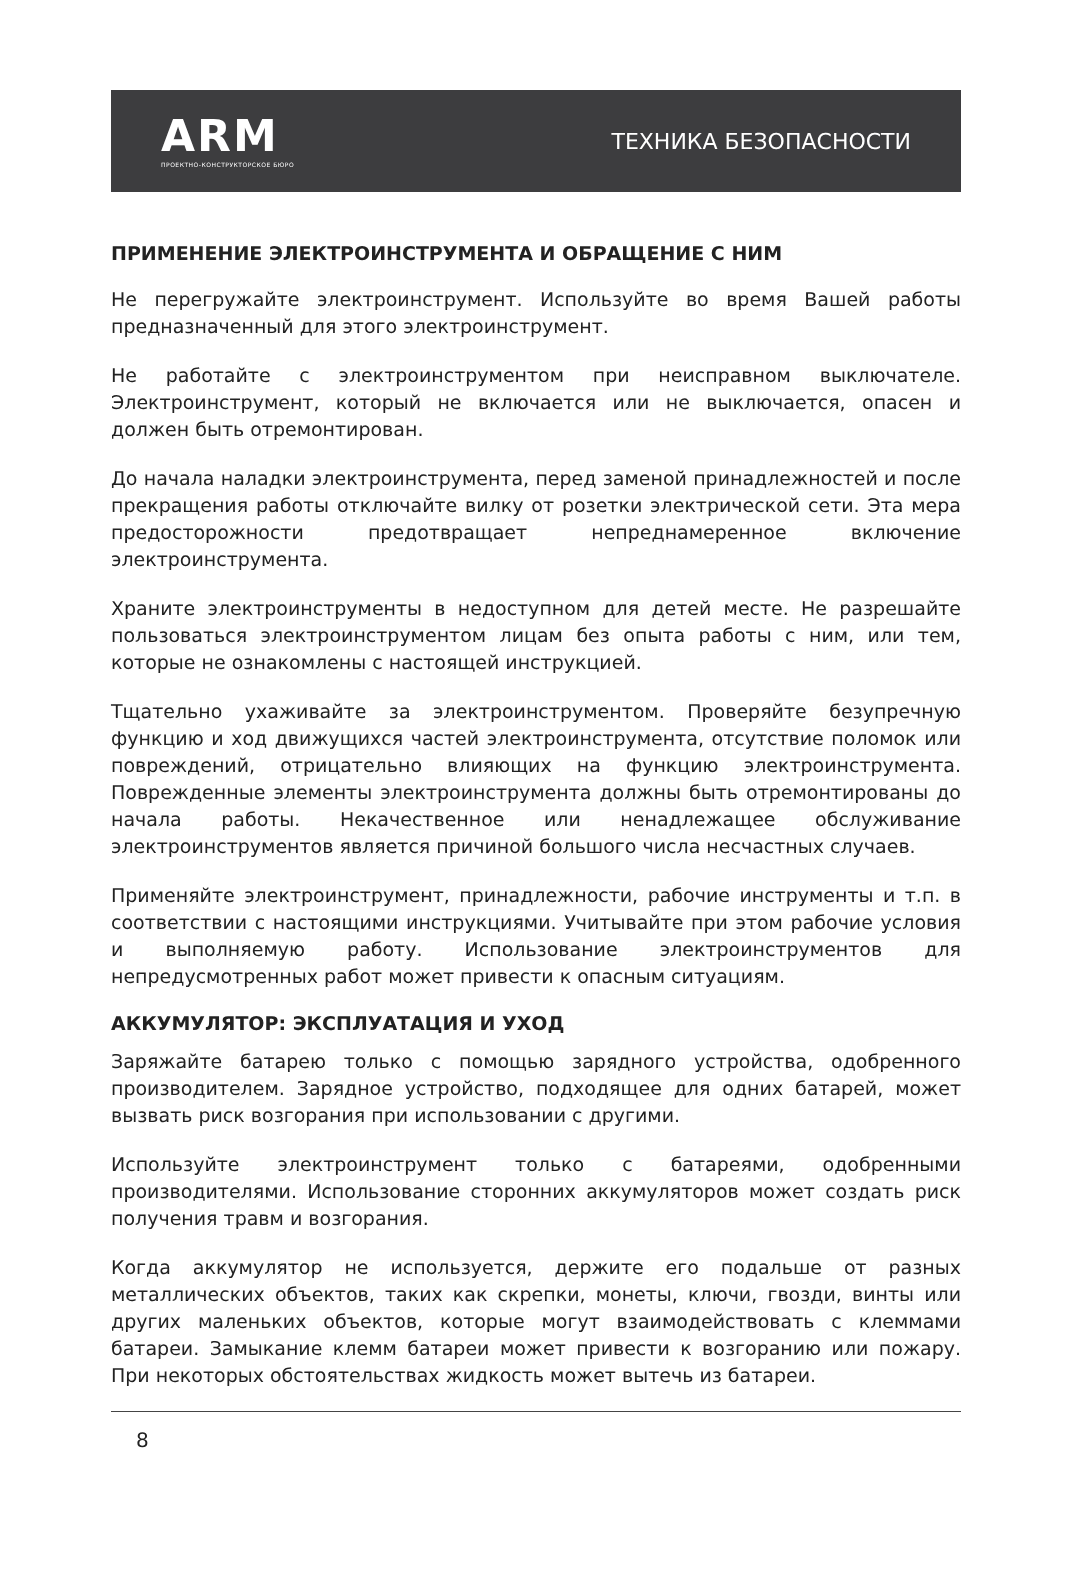ARM
ПРОЕКТНО-КОНСТРУКТОРСКОЕ БЮРО
ТЕХНИКА БЕЗОПАСНОСТИ
ПРИМЕНЕНИЕ ЭЛЕКТРОИНСТРУМЕНТА И ОБРАЩЕНИЕ С НИМ
Не перегружайте электроинструмент. Используйте во время Вашей работы предназначенный для этого электроинструмент.
Не работайте с электроинструментом при неисправном выключателе. Электроинструмент, который не включается или не выключается, опасен и должен быть отремонтирован.
До начала наладки электроинструмента, перед заменой принадлежностей и после прекращения работы отключайте вилку от розетки электрической сети. Эта мера предосторожности предотвращает непреднамеренное включение электроинструмента.
Храните электроинструменты в недоступном для детей месте. Не разрешайте пользоваться электроинструментом лицам без опыта работы с ним, или тем, которые не ознакомлены с настоящей инструкцией.
Тщательно ухаживайте за электроинструментом. Проверяйте безупречную функцию и ход движущихся частей электроинструмента, отсутствие поломок или повреждений, отрицательно влияющих на функцию электроинструмента. Поврежденные элементы электроинструмента должны быть отремонтированы до начала работы. Некачественное или ненадлежащее обслуживание электроинструментов является причиной большого числа несчастных случаев.
Применяйте электроинструмент, принадлежности, рабочие инструменты и т.п. в соответствии с настоящими инструкциями. Учитывайте при этом рабочие условия и выполняемую работу. Использование электроинструментов для непредусмотренных работ может привести к опасным ситуациям.
АККУМУЛЯТОР: ЭКСПЛУАТАЦИЯ И УХОД
Заряжайте батарею только с помощью зарядного устройства, одобренного производителем. Зарядное устройство, подходящее для одних батарей, может вызвать риск возгорания при использовании с другими.
Используйте электроинструмент только с батареями, одобренными производителями. Использование сторонних аккумуляторов может создать риск получения травм и возгорания.
Когда аккумулятор не используется, держите его подальше от разных металлических объектов, таких как скрепки, монеты, ключи, гвозди, винты или других маленьких объектов, которые могут взаимодействовать с клеммами батареи. Замыкание клемм батареи может привести к возгоранию или пожару. При некоторых обстоятельствах жидкость может вытечь из батареи.
8